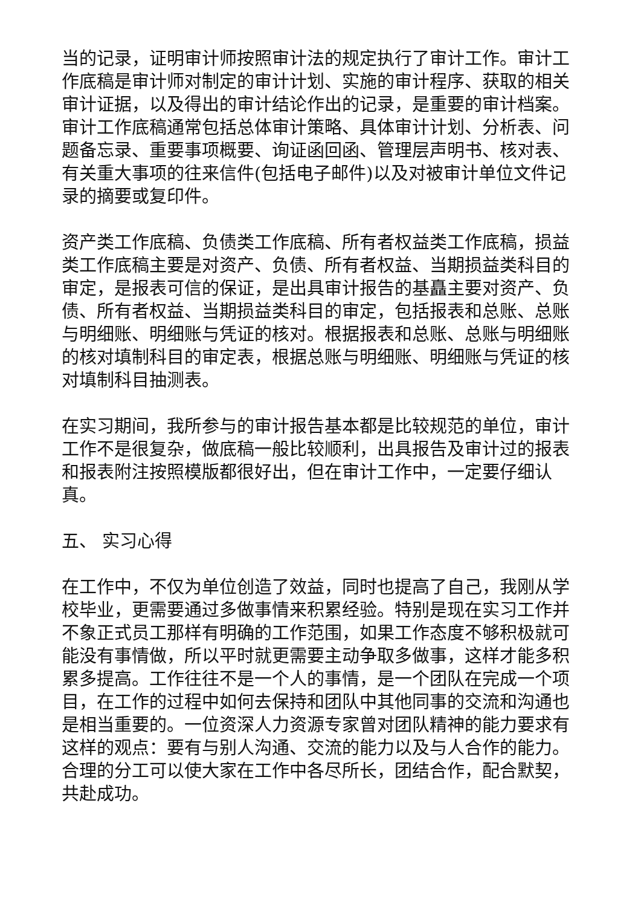当的记录，证明审计师按照审计法的规定执行了审计工作。审计工作底稿是审计师对制定的审计计划、实施的审计程序、获取的相关审计证据，以及得出的审计结论作出的记录，是重要的审计档案。 审计工作底稿通常包括总体审计策略、具体审计计划、分析表、问题备忘录、重要事项概要、询证函回函、管理层声明书、核对表、有关重大事项的往来信件(包括电子邮件)以及对被审计单位文件记录的摘要或复印件。
资产类工作底稿、负债类工作底稿、所有者权益类工作底稿，损益类工作底稿主要是对资产、负债、所有者权益、当期损益类科目的审定，是报表可信的保证，是出具审计报告的基矗主要对资产、负债、所有者权益、当期损益类科目的审定，包括报表和总账、总账与明细账、明细账与凭证的核对。根据报表和总账、总账与明细账的核对填制科目的审定表，根据总账与明细账、明细账与凭证的核对填制科目抽测表。
在实习期间，我所参与的审计报告基本都是比较规范的单位，审计工作不是很复杂，做底稿一般比较顺利，出具报告及审计过的报表和报表附注按照模版都很好出，但在审计工作中，一定要仔细认真。
五、 实习心得
在工作中，不仅为单位创造了效益，同时也提高了自己，我刚从学校毕业，更需要通过多做事情来积累经验。特别是现在实习工作并不象正式员工那样有明确的工作范围，如果工作态度不够积极就可能没有事情做，所以平时就更需要主动争取多做事，这样才能多积累多提高。工作往往不是一个人的事情，是一个团队在完成一个项目，在工作的过程中如何去保持和团队中其他同事的交流和沟通也是相当重要的。一位资深人力资源专家曾对团队精神的能力要求有这样的观点：要有与别人沟通、交流的能力以及与人合作的能力。合理的分工可以使大家在工作中各尽所长，团结合作，配合默契，共赴成功。